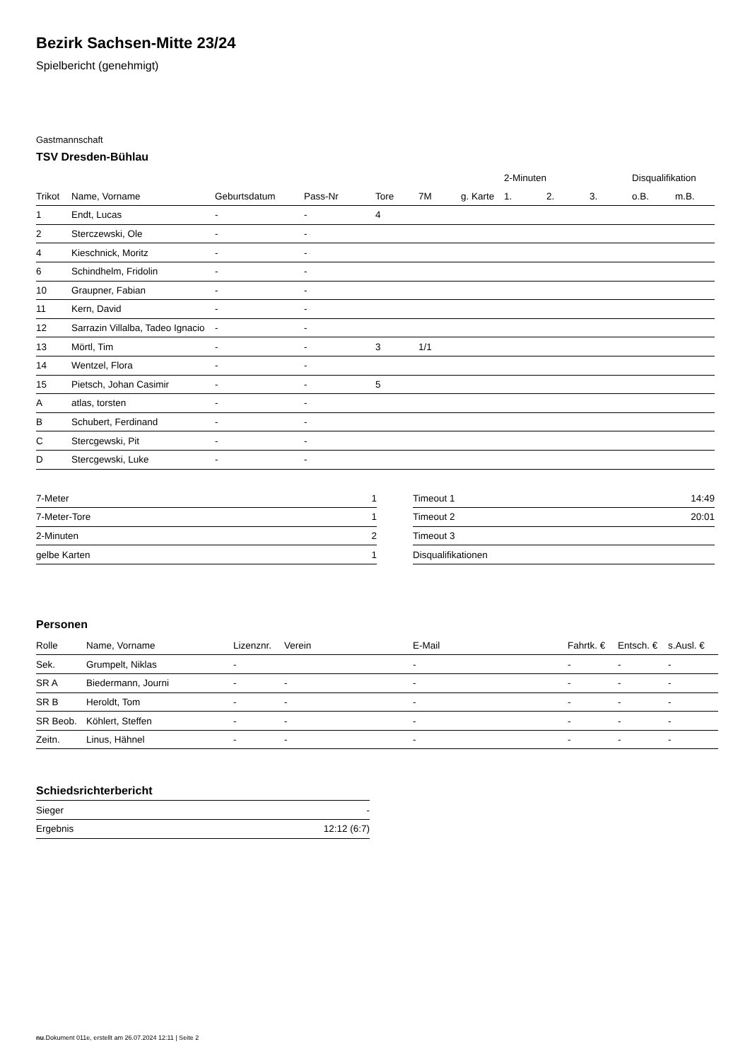Bezirk Sachsen-Mitte 23/24
Spielbericht (genehmigt)
Gastmannschaft
TSV Dresden-Bühlau
| | | | | | | | 2-Minuten | | | Disqualifikation | |
| --- | --- | --- | --- | --- | --- | --- | --- | --- | --- | --- | --- |
| Trikot | Name, Vorname | Geburtsdatum | Pass-Nr | Tore | 7M | g. Karte | 1. | 2. | 3. | o.B. | m.B. |
| 1 | Endt, Lucas | - | - | 4 | | | | | | | |
| 2 | Sterczewski, Ole | - | - | | | | | | | | |
| 4 | Kieschnick, Moritz | - | - | | | | | | | | |
| 6 | Schindhelm, Fridolin | - | - | | | | | | | | |
| 10 | Graupner, Fabian | - | - | | | | | | | | |
| 11 | Kern, David | - | - | | | | | | | | |
| 12 | Sarrazin Villalba, Tadeo Ignacio | - | - | | | | | | | | |
| 13 | Mörtl, Tim | - | - | 3 | 1/1 | | | | | | |
| 14 | Wentzel, Flora | - | - | | | | | | | | |
| 15 | Pietsch, Johan Casimir | - | - | 5 | | | | | | | |
| A | atlas, torsten | - | - | | | | | | | | |
| B | Schubert, Ferdinand | - | - | | | | | | | | |
| C | Stercgewski, Pit | - | - | | | | | | | | |
| D | Stercgewski, Luke | - | - | | | | | | | | |
| 7-Meter | 1 |
| 7-Meter-Tore | 1 |
| 2-Minuten | 2 |
| gelbe Karten | 1 |
| Timeout 1 | 14:49 |
| Timeout 2 | 20:01 |
| Timeout 3 | |
| Disqualifikationen | |
Personen
| Rolle | Name, Vorname | Lizenznr. | Verein | E-Mail | Fahrtk. € | Entsch. € | s.Ausl. € |
| --- | --- | --- | --- | --- | --- | --- | --- |
| Sek. | Grumpelt, Niklas | - | | - | - | - | - |
| SR A | Biedermann, Journi | - | - | - | - | - | - |
| SR B | Heroldt, Tom | - | - | - | - | - | - |
| SR Beob. | Köhlert, Steffen | - | - | - | - | - | - |
| Zeitn. | Linus, Hähnel | - | - | - | - | - | - |
Schiedsrichterbericht
| Sieger | - |
| Ergebnis | 12:12 (6:7) |
nu.Dokument 011e, erstellt am 26.07.2024 12:11 | Seite 2